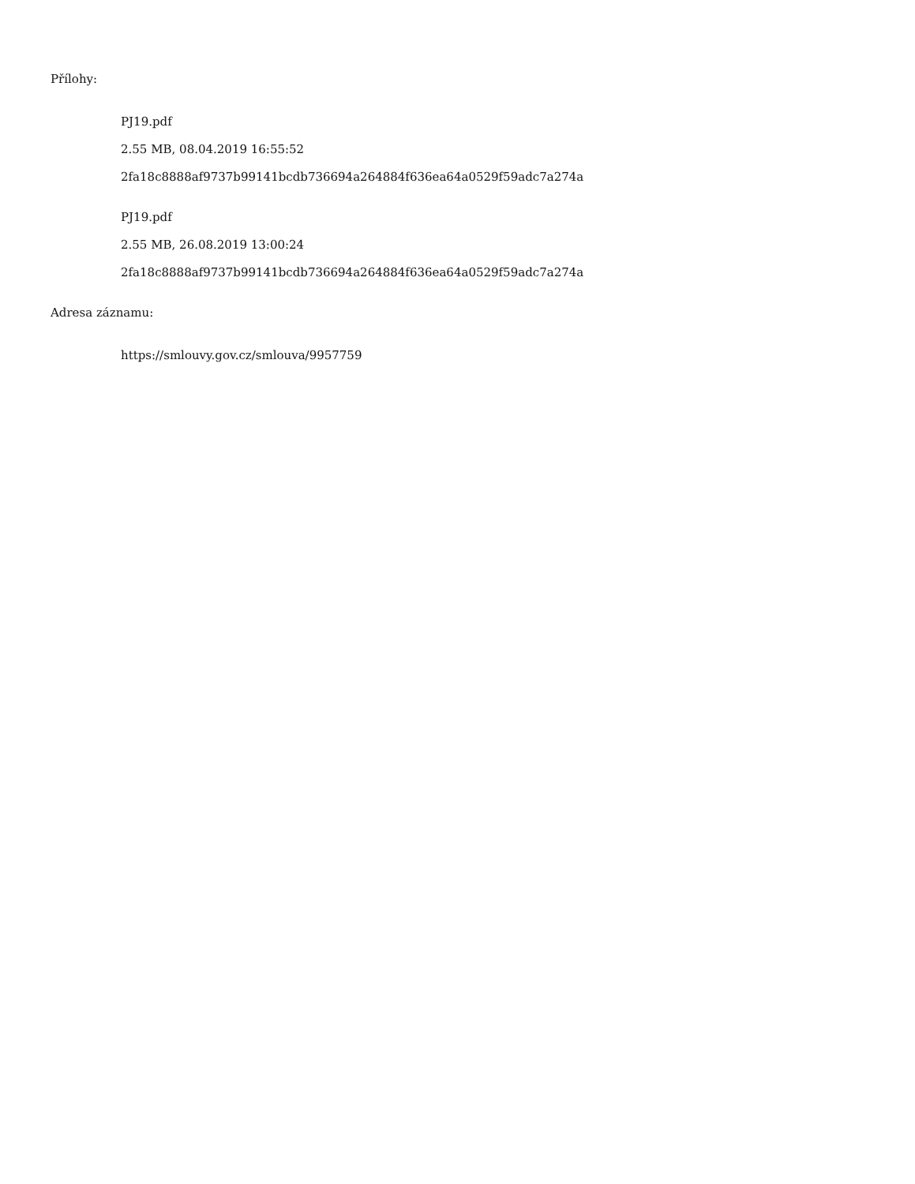Přílohy:
PJ19.pdf
2.55 MB, 08.04.2019 16:55:52
2fa18c8888af9737b99141bcdb736694a264884f636ea64a0529f59adc7a274a
PJ19.pdf
2.55 MB, 26.08.2019 13:00:24
2fa18c8888af9737b99141bcdb736694a264884f636ea64a0529f59adc7a274a
Adresa záznamu:
https://smlouvy.gov.cz/smlouva/9957759